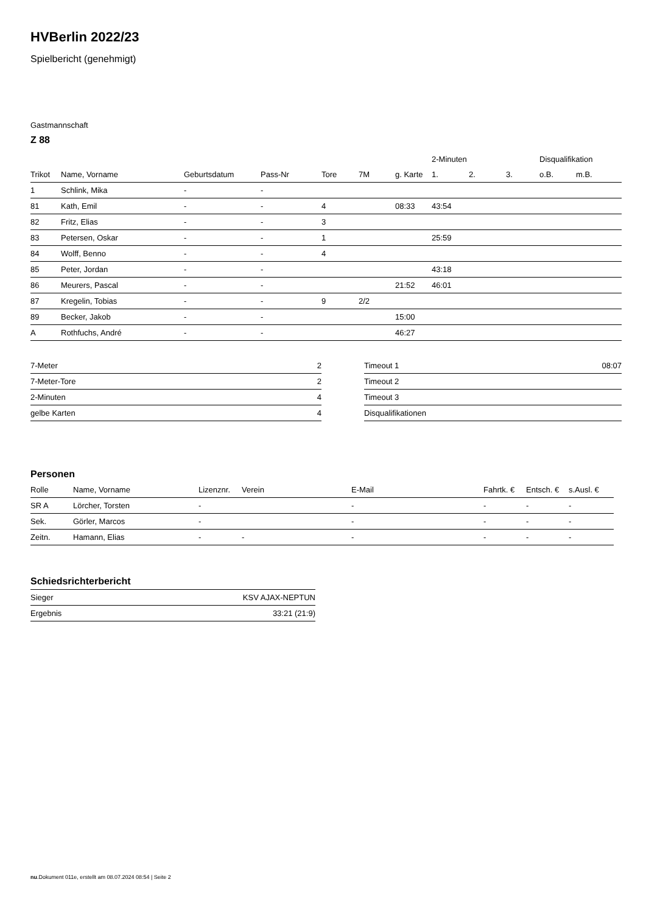HVBerlin 2022/23
Spielbericht (genehmigt)
Gastmannschaft
Z 88
| | | | | | | | 2-Minuten | | | Disqualifikation | |
| --- | --- | --- | --- | --- | --- | --- | --- | --- | --- | --- | --- |
| Trikot | Name, Vorname | Geburtsdatum | Pass-Nr | Tore | 7M | g. Karte | 1. | 2. | 3. | o.B. | m.B. |
| 1 | Schlink, Mika | - | - | | | | | | | | |
| 81 | Kath, Emil | - | - | 4 | | 08:33 | 43:54 | | | | |
| 82 | Fritz, Elias | - | - | 3 | | | | | | | |
| 83 | Petersen, Oskar | - | - | 1 | | | 25:59 | | | | |
| 84 | Wolff, Benno | - | - | 4 | | | | | | | |
| 85 | Peter, Jordan | - | - | | | | 43:18 | | | | |
| 86 | Meurers, Pascal | - | - | | | 21:52 | 46:01 | | | | |
| 87 | Kregelin, Tobias | - | - | 9 | 2/2 | | | | | | |
| 89 | Becker, Jakob | - | - | | | 15:00 | | | | | |
| A | Rothfuchs, André | - | - | | | 46:27 | | | | | |
| 7-Meter | 2 |
| 7-Meter-Tore | 2 |
| 2-Minuten | 4 |
| gelbe Karten | 4 |
| Timeout 1 | 08:07 |
| Timeout 2 | |
| Timeout 3 | |
| Disqualifikationen | |
Personen
| Rolle | Name, Vorname | Lizenznr. | Verein | E-Mail | Fahrtk. € | Entsch. € | s.Ausl. € |
| --- | --- | --- | --- | --- | --- | --- | --- |
| SR A | Lörcher, Torsten | - | | - | - | - | - |
| Sek. | Görler, Marcos | - | | - | - | - | - |
| Zeitn. | Hamann, Elias | - | - | - | - | - | - |
Schiedsrichterbericht
| Sieger | KSV AJAX-NEPTUN |
| Ergebnis | 33:21 (21:9) |
nu.Dokument 011e, erstellt am 08.07.2024 08:54 | Seite 2